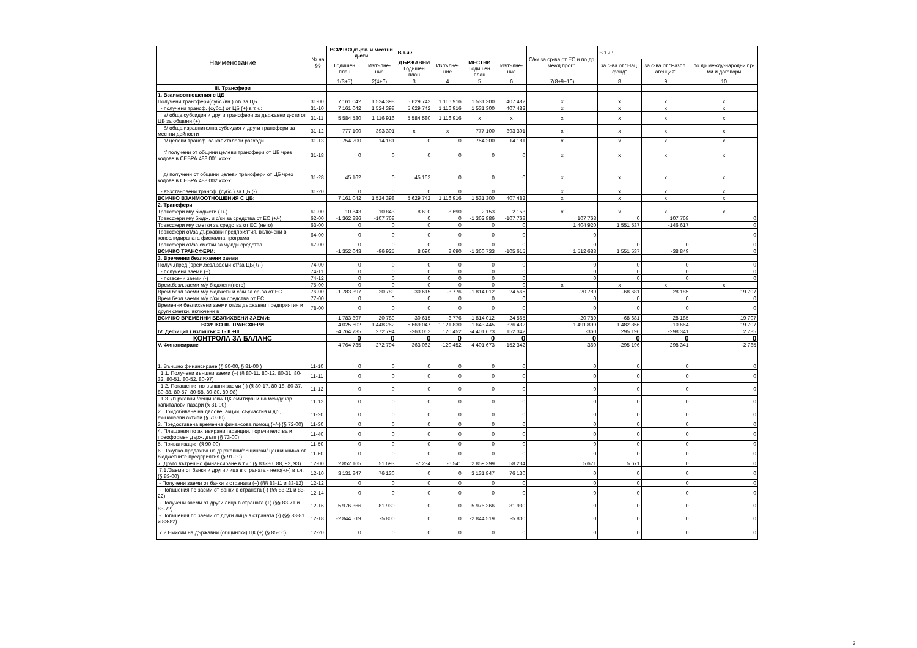| Наименование | № на §§ | ВСИЧКО държ. и местни д-сти | | В т.ч.: | | | | С/ки за ср-ва от ЕС и по др. межд.прогр. | В т.ч.: | | |
| --- | --- | --- | --- | --- | --- | --- | --- | --- | --- | --- | --- |
| | | Годишен план | Изпълне-ние | ДЪРЖАВНИ Годишен план | Изпълне-ние | МЕСТНИ Годишен план | Изпълне-ние | | за с-ва от "Нац. фонд" | за с-ва от "Разпл. агенция" | по др.между-народни пр-ми и договори |
| | | 1(3+5) | 2(4+6) | 3 | 4 | 5 | 6 | 7(8+9+10) | 8 | 9 | 10 |
| III. Трансфери | | | | | | | | | | | |
| 1. Взаимоотношения с ЦБ | | | | | | | | | | | |
| Получени трансфери(субс./вн.) от/ за ЦБ | 31-00 | 7 161 042 | 1 524 398 | 5 629 742 | 1 116 916 | 1 531 300 | 407 482 | x | x | x | x |
| - получени трансф. (субс.) от ЦБ (+) в т.ч.: | 31-10 | 7 161 042 | 1 524 398 | 5 629 742 | 1 116 916 | 1 531 300 | 407 482 | x | x | x | x |
| а/ обща субсидия и други трансфери за държавни д-сти от ЦБ за общини (+) | 31-11 | 5 584 580 | 1 116 916 | 5 584 580 | 1 116 916 | x | x | x | x | x | x |
| б/ обща изравнителна субсидия и други трансфери за местни дейности | 31-12 | 777 100 | 393 301 | x | x | 777 100 | 393 301 | x | x | x | x |
| в/ целеви трансф. за капиталови разходи | 31-13 | 754 200 | 14 181 | 0 | 0 | 754 200 | 14 181 | x | x | x | x |
| г/ получени от общини целеви трансфери от ЦБ чрез кодове в СЕБРА 488 001 ххх-х | 31-18 | 0 | 0 | 0 | 0 | 0 | 0 | x | x | x | x |
| д/ получени от общини целеви трансфери от ЦБ чрез кодове в СЕБРА 488 002 ххх-х | 31-28 | 45 162 | 0 | 45 162 | 0 | 0 | 0 | x | x | x | x |
| - възстановени трансф. (субс.) за ЦБ (-) | 31-20 | 0 | 0 | 0 | 0 | 0 | 0 | x | x | x | x |
| ВСИЧКО ВЗАИМООТНОШЕНИЯ С ЦБ: | | 7 161 042 | 1 524 398 | 5 629 742 | 1 116 916 | 1 531 300 | 407 482 | x | x | x | x |
| 2. Трансфери | | | | | | | | | | | |
| Трансфери м/у бюджети (+/-) | 61-00 | 10 843 | 10 843 | 8 690 | 8 690 | 2 153 | 2 153 | x | x | x | x |
| Трансфери м/у бюдж. и с/ки за средства от ЕС (+/-) | 62-00 | -1 362 886 | -107 768 | 0 | 0 | -1 362 886 | -107 768 | 107 768 | 0 | 107 768 | 0 |
| Трансфери м/у сметки за средства от ЕС (нето) | 63-00 | 0 | 0 | 0 | 0 | 0 | 0 | 1 404 920 | 1 551 537 | -146 617 | 0 |
| Трансфери от/за държавни предприятия, включени в консолидираната фискална програма | 64-00 | 0 | 0 | 0 | 0 | 0 | 0 | 0 | | | 0 |
| Трансфери от/за сметки за чужди средства | 67-00 | 0 | 0 | 0 | 0 | 0 | 0 | 0 | 0 | 0 | 0 |
| ВСИЧКО ТРАНСФЕРИ: | | -1 352 043 | -96 925 | 8 690 | 8 690 | -1 360 733 | -105 615 | 1 512 688 | 1 551 537 | -38 849 | 0 |
| 3. Временни безлихвени заеми | | | | | | | | | | | |
| Получ.(пред.)врем.безл.заеми от/за ЦБ(+/-) | 74-00 | 0 | 0 | 0 | 0 | 0 | 0 | 0 | 0 | 0 | 0 |
| - получени заеми (+) | 74-11 | 0 | 0 | 0 | 0 | 0 | 0 | 0 | 0 | 0 | 0 |
| - погасени заеми (-) | 74-12 | 0 | 0 | 0 | 0 | 0 | 0 | 0 | 0 | 0 | 0 |
| Врем.безл.заеми м/у бюджети(нето) | 75-00 | 0 | 0 | 0 | 0 | 0 | 0 | x | x | x | x |
| Врем.безл.заеми м/у бюджети и с/ки за ср-ва от ЕС | 76-00 | -1 783 397 | 20 789 | 30 615 | -3 776 | -1 814 012 | 24 565 | -20 789 | -68 681 | 28 185 | 19 707 |
| Врем.безл.заеми м/у с/ки за средства от ЕС | 77-00 | 0 | 0 | 0 | 0 | 0 | 0 | 0 | 0 | 0 | 0 |
| Временни безлихвени заеми от/за държавни предприятия и други сметки, включени в | 78-00 | 0 | 0 | 0 | 0 | 0 | 0 | 0 | 0 | 0 | 0 |
| ВСИЧКО ВРЕМЕННИ БЕЗЛИХВЕНИ ЗАЕМИ: | | -1 783 397 | 20 789 | 30 615 | -3 776 | -1 814 012 | 24 565 | -20 789 | -68 681 | 28 185 | 19 707 |
| ВСИЧКО III. ТРАНСФЕРИ | | 4 025 602 | 1 448 262 | 5 669 047 | 1 121 830 | -1 643 445 | 326 432 | 1 491 899 | 1 482 856 | -10 664 | 19 707 |
| IV. Дефицит / излишък = I - II +III | | -4 764 735 | 272 794 | -363 062 | 120 452 | -4 401 673 | 152 342 | -360 | 295 196 | -298 341 | 2 785 |
| КОНТРОЛА ЗА БАЛАНС | | 0 | 0 | 0 | 0 | 0 | 0 | 0 | 0 | 0 | 0 |
| V. Финансиране | | 4 764 735 | -272 794 | 363 062 | -120 452 | 4 401 673 | -152 342 | 360 | -295 196 | 298 341 | -2 785 |
| 1. Външно финансиране (§ 80-00, § 81-00 ) | 11-10 | 0 | 0 | 0 | 0 | 0 | 0 | 0 | 0 | 0 | 0 |
| 1.1. Получени външни заеми (+) (§ 80-11, 80-12, 80-31, 80-32, 80-51, 80-52, 80-97) | 11-11 | 0 | 0 | 0 | 0 | 0 | 0 | 0 | 0 | 0 | 0 |
| 1.2. Погашения по външни заеми (-) (§ 80-17, 80-18, 80-37, 80-38, 80-57, 80-58, 80-80, 80-98) | 11-12 | 0 | 0 | 0 | 0 | 0 | 0 | 0 | 0 | 0 | 0 |
| 1.3. Държавни /общински/ ЦК емитирани на междунар. капиталови пазари (§ 81-00) | 11-13 | 0 | 0 | 0 | 0 | 0 | 0 | 0 | 0 | 0 | 0 |
| 2. Придобиване на дялове, акции, съучастия и др., финансови активи (§ 70-00) | 11-20 | 0 | 0 | 0 | 0 | 0 | 0 | 0 | 0 | 0 | 0 |
| 3. Предоставена временна финансова помощ (+/-) (§ 72-00) | 11-30 | 0 | 0 | 0 | 0 | 0 | 0 | 0 | 0 | 0 | 0 |
| 4. Плащания по активирани гаранции, поръчителства и преоформен държ. дълг (§ 73-00) | 11-40 | 0 | 0 | 0 | 0 | 0 | 0 | 0 | 0 | 0 | 0 |
| 5. Приватизация (§ 90-00) | 11-50 | 0 | 0 | 0 | 0 | 0 | 0 | 0 | 0 | 0 | 0 |
| 6. Покупко-продажба на държавни/общински/ ценни книжа от бюджетните предприятия (§ 91-00) | 11-60 | 0 | 0 | 0 | 0 | 0 | 0 | 0 | 0 | 0 | 0 |
| 7. Друго вътрешно финансиране в т.ч.: (§ 83?86, 88, 92, 93) | 12-00 | 2 852 165 | 51 693 | -7 234 | -6 541 | 2 859 399 | 58 234 | 5 671 | 5 671 | 0 | 0 |
| 7.1.'Заеми от банки и други лица в страната - нето(+/-) в т.ч. (§ 83-00) | 12-10 | 3 131 847 | 76 130 | 0 | 0 | 3 131 847 | 76 130 | 0 | 0 | 0 | 0 |
| - Получени заеми от банки в страната (+) (§§ 83-11 и 83-12) | 12-12 | 0 | 0 | 0 | 0 | 0 | 0 | 0 | 0 | 0 | 0 |
| - Погашения по заеми от банки в страната (-) (§§ 83-21 и 83-22) | 12-14 | 0 | 0 | 0 | 0 | 0 | 0 | 0 | 0 | 0 | 0 |
| - Получени заеми от други лица в страната (+) (§§ 83-71 и 83-72) | 12-16 | 5 976 366 | 81 930 | 0 | 0 | 5 976 366 | 81 930 | 0 | 0 | 0 | 0 |
| - Погашения по заеми от други лица в страната (-) (§§ 83-81 и 83-82) | 12-18 | -2 844 519 | -5 800 | 0 | 0 | -2 844 519 | -5 800 | 0 | 0 | 0 | 0 |
| 7.2.Емисии на държавни (общински) ЦК (+) (§ 85-00) | 12-20 | 0 | 0 | 0 | 0 | 0 | 0 | 0 | 0 | 0 | 0 |
3